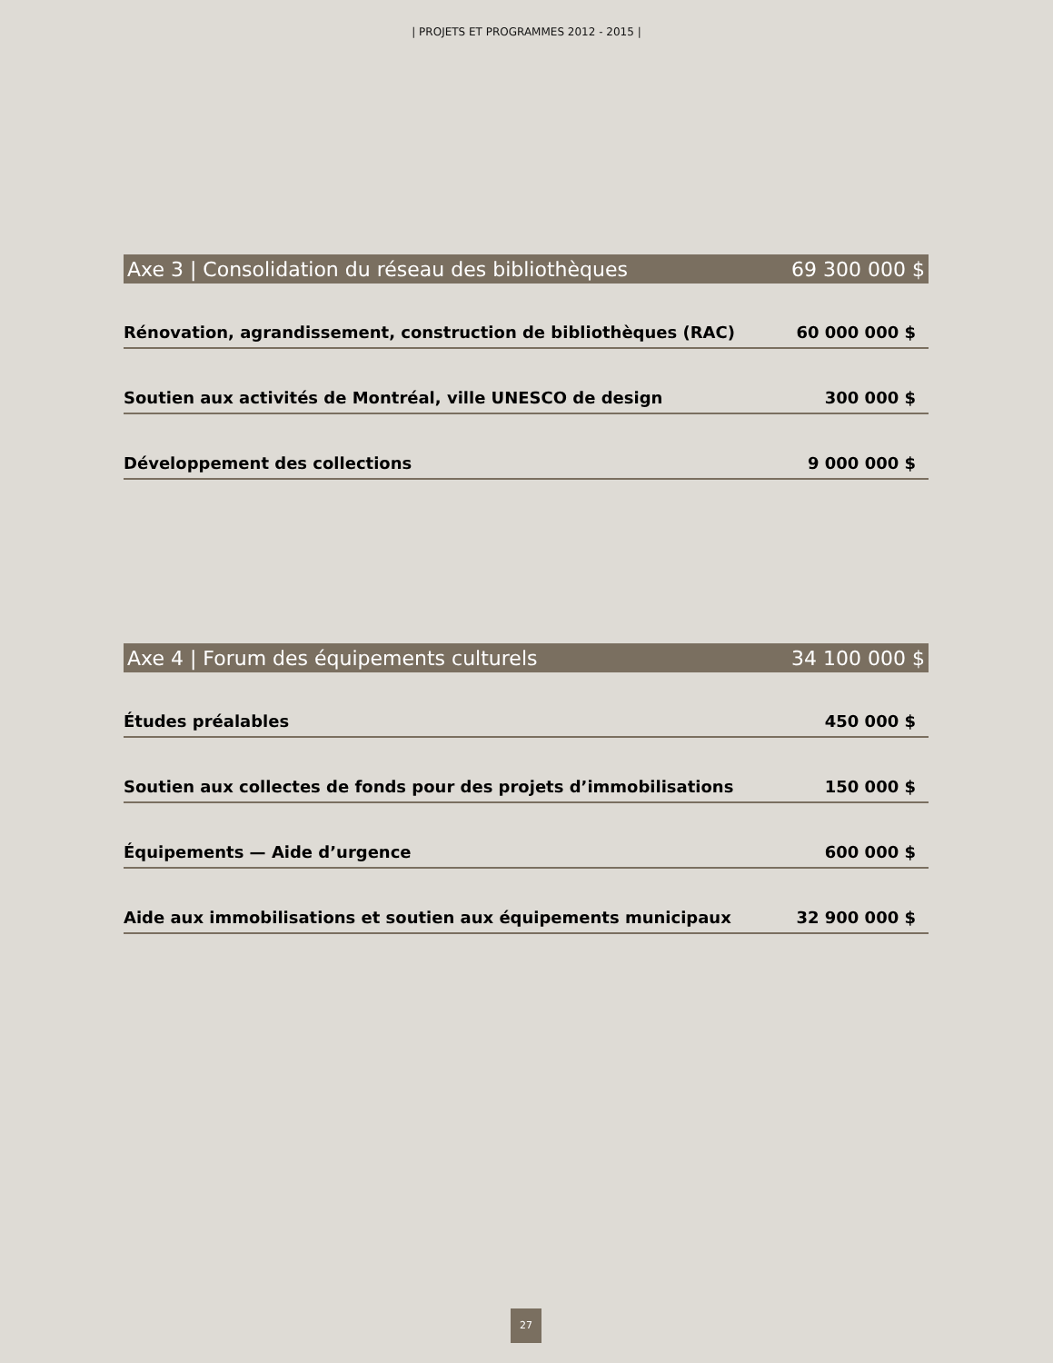| PROJETS ET PROGRAMMES 2012 - 2015 |
| Axe 3 / Consolidation du réseau des bibliothèques | 69 300 000 $ |
| Rénovation, agrandissement, construction de bibliothèques (RAC) | 60 000 000 $ |
| Soutien aux activités de Montréal, ville UNESCO de design | 300 000 $ |
| Développement des collections | 9 000 000 $ |
| Axe 4 / Forum des équipements culturels | 34 100 000 $ |
| Études préalables | 450 000 $ |
| Soutien aux collectes de fonds pour des projets d’immobilisations | 150 000 $ |
| Équipements — Aide d’urgence | 600 000 $ |
| Aide aux immobilisations et soutien aux équipements municipaux | 32 900 000 $ |
27